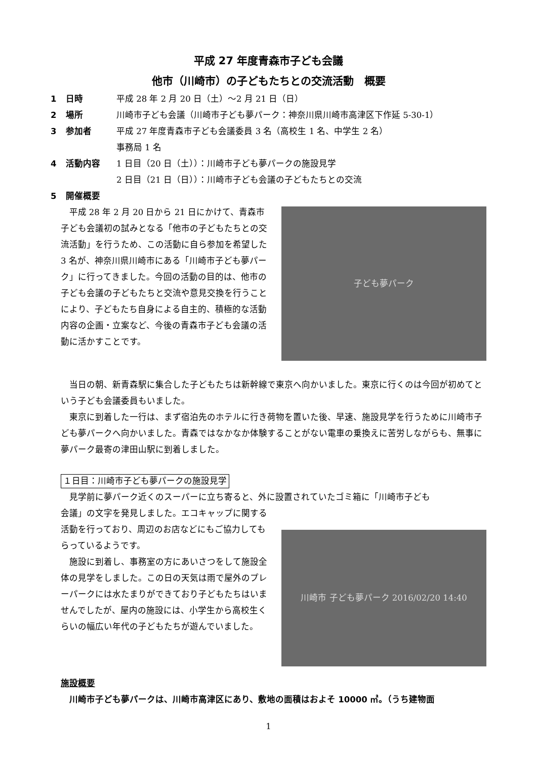平成 27 年度青森市子ども会議
他市（川崎市）の子どもたちとの交流活動　概要
1 日時 平成 28 年 2 月 20 日（土）～2 月 21 日（日）
2 場所 川崎市子ども会議（川崎市子ども夢パーク：神奈川県川崎市高津区下作延 5-30-1）
3 参加者 平成 27 年度青森市子ども会議委員 3 名（高校生 1 名、中学生 2 名）
事務局 1 名
4 活動内容 1 日目（20 日（土））：川崎市子ども夢パークの施設見学
2 日目（21 日（日））：川崎市子ども会議の子どもたちとの交流
5 開催概要
平成 28 年 2 月 20 日から 21 日にかけて、青森市子ども会議初の試みとなる「他市の子どもたちとの交流活動」を行うため、この活動に自ら参加を希望した 3 名が、神奈川県川崎市にある「川崎市子ども夢パーク」に行ってきました。今回の活動の目的は、他市の子ども会議の子どもたちと交流や意見交換を行うことにより、子どもたち自身による自主的、積極的な活動内容の企画・立案など、今後の青森市子ども会議の活動に活かすことです。
子ども夢パーク
当日の朝、新青森駅に集合した子どもたちは新幹線で東京へ向かいました。東京に行くのは今回が初めてという子ども会議委員もいました。
東京に到着した一行は、まず宿泊先のホテルに行き荷物を置いた後、早速、施設見学を行うために川崎市子ども夢パークへ向かいました。青森ではなかなか体験することがない電車の乗換えに苦労しながらも、無事に夢パーク最寄の津田山駅に到着しました。
１日目：川崎市子ども夢パークの施設見学
見学前に夢パーク近くのスーパーに立ち寄ると、外に設置されていたゴミ箱に「川崎市子ども
会議」の文字を発見しました。エコキャップに関する活動を行っており、周辺のお店などにもご協力してもらっているようです。
施設に到着し、事務室の方にあいさつをして施設全体の見学をしました。この日の天気は雨で屋外のプレーパークには水たまりができており子どもたちはいませんでしたが、屋内の施設には、小学生から高校生くらいの幅広い年代の子どもたちが遊んでいました。
川崎市 子ども夢パーク 2016/02/20 14:40
施設概要
川崎市子ども夢パークは、川崎市高津区にあり、敷地の面積はおよそ 10000 ㎡。（うち建物面
1